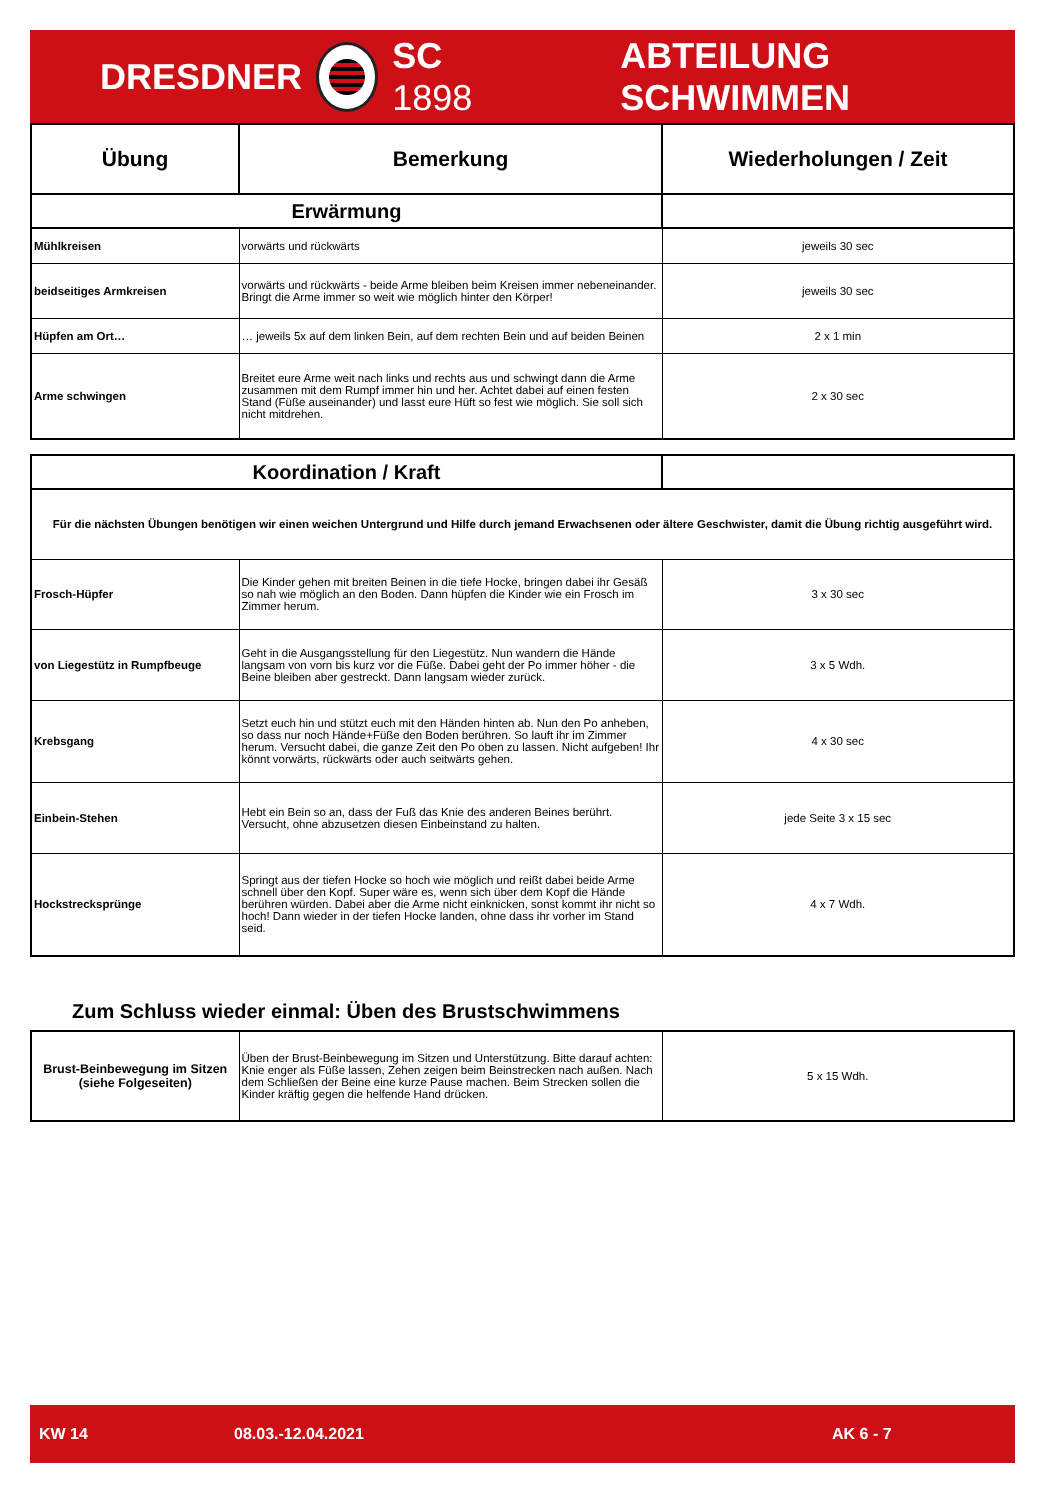DRESDNER SC 1898 ABTEILUNG SCHWIMMEN
| Übung | Bemerkung | Wiederholungen / Zeit |
| --- | --- | --- |
| Erwärmung | | |
| Mühlkreisen | vorwärts und rückwärts | jeweils 30 sec |
| beidseitiges Armkreisen | vorwärts und rückwärts - beide Arme bleiben beim Kreisen immer nebeneinander. Bringt die Arme immer so weit wie möglich hinter den Körper! | jeweils 30 sec |
| Hüpfen am Ort… | … jeweils 5x auf dem linken Bein, auf dem rechten Bein und auf beiden Beinen | 2 x 1 min |
| Arme schwingen | Breitet eure Arme weit nach links und rechts aus und schwingt dann die Arme zusammen mit dem Rumpf immer hin und her. Achtet dabei auf einen festen Stand (Füße auseinander) und lasst eure Hüft so fest wie möglich. Sie soll sich nicht mitdrehen. | 2 x 30 sec |
| Koordination / Kraft | | |
| Für die nächsten Übungen benötigen wir einen weichen Untergrund und Hilfe durch jemand Erwachsenen oder ältere Geschwister, damit die Übung richtig ausgeführt wird. | | |
| Frosch-Hüpfer | Die Kinder gehen mit breiten Beinen in die tiefe Hocke, bringen dabei ihr Gesäß so nah wie möglich an den Boden. Dann hüpfen die Kinder wie ein Frosch im Zimmer herum. | 3 x 30 sec |
| von Liegestütz in Rumpfbeuge | Geht in die Ausgangsstellung für den Liegestütz. Nun wandern die Hände langsam von vorn bis kurz vor die Füße. Dabei geht der Po immer höher - die Beine bleiben aber gestreckt. Dann langsam wieder zurück. | 3 x 5 Wdh. |
| Krebsgang | Setzt euch hin und stützt euch mit den Händen hinten ab. Nun den Po anheben, so dass nur noch Hände+Füße den Boden berühren. So lauft ihr im Zimmer herum. Versucht dabei, die ganze Zeit den Po oben zu lassen. Nicht aufgeben! Ihr könnt vorwärts, rückwärts oder auch seitwärts gehen. | 4 x 30 sec |
| Einbein-Stehen | Hebt ein Bein so an, dass der Fuß das Knie des anderen Beines berührt. Versucht, ohne abzusetzen diesen Einbeinstand zu halten. | jede Seite 3 x 15 sec |
| Hockstrecksprünge | Springt aus der tiefen Hocke so hoch wie möglich und reißt dabei beide Arme schnell über den Kopf. Super wäre es, wenn sich über dem Kopf die Hände berühren würden. Dabei aber die Arme nicht einknicken, sonst kommt ihr nicht so hoch! Dann wieder in der tiefen Hocke landen, ohne dass ihr vorher im Stand seid. | 4 x 7 Wdh. |
Zum Schluss wieder einmal: Üben des Brustschwimmens
| Brust-Beinbewegung im Sitzen (siehe Folgeseiten) | Üben der Brust-Beinbewegung im Sitzen und Unterstützung. Bitte darauf achten: Knie enger als Füße lassen, Zehen zeigen beim Beinstrecken nach außen. Nach dem Schließen der Beine eine kurze Pause machen. Beim Strecken sollen die Kinder kräftig gegen die helfende Hand drücken. | 5 x 15 Wdh. |
KW 14 08.03.-12.04.2021 AK 6 - 7